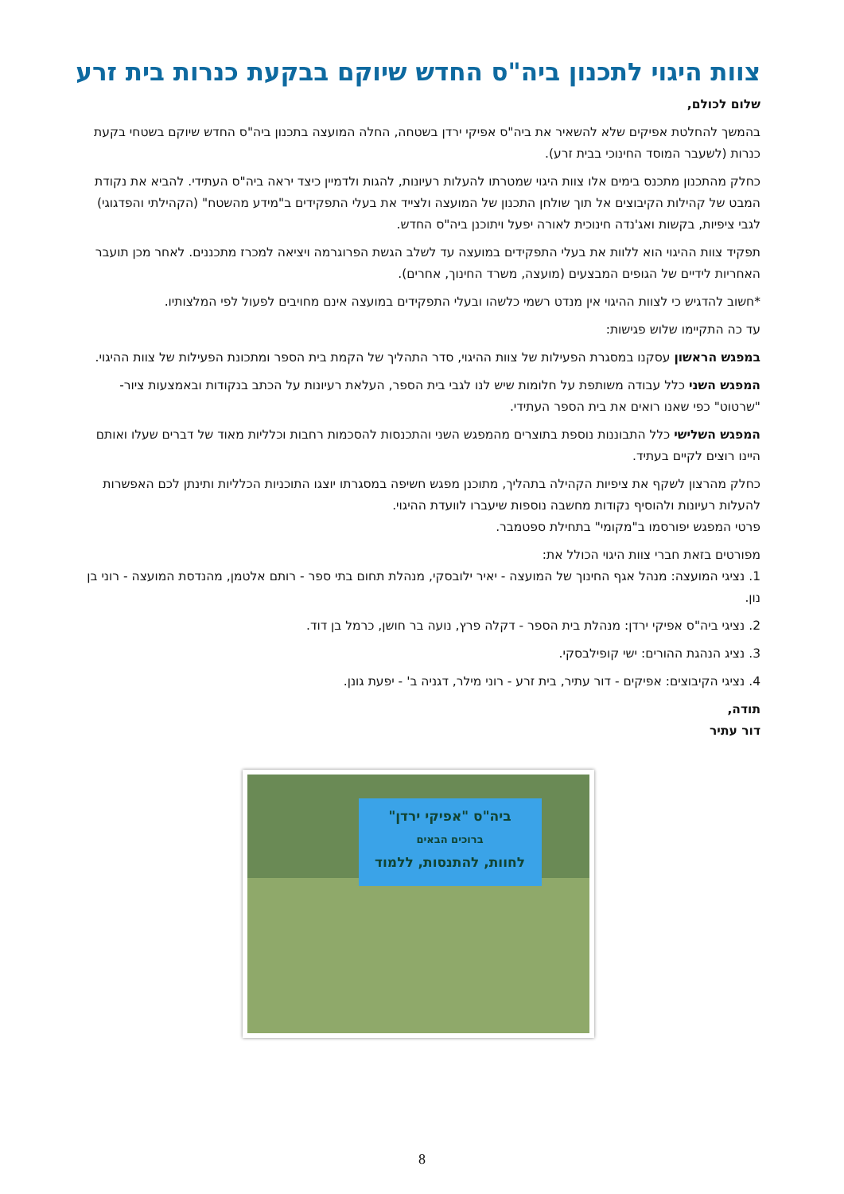צוות היגוי לתכנון ביה"ס החדש שיוקם בבקעת כנרות בית זרע
שלום לכולם,
בהמשך להחלטת אפיקים שלא להשאיר את ביה"ס אפיקי ירדן בשטחה, החלה המועצה בתכנון ביה"ס החדש שיוקם בשטחי בקעת כנרות (לשעבר המוסד החינוכי בבית זרע).
כחלק מהתכנון מתכנס בימים אלו צוות היגוי שמטרתו להעלות רעיונות, להגות ולדמיין כיצד יראה ביה"ס העתידי. להביא את נקודת המבט של קהילות הקיבוצים אל תוך שולחן התכנון של המועצה ולצייד את בעלי התפקידים ב"מידע מהשטח" (הקהילתי והפדגוגי) לגבי ציפיות, בקשות ואג'נדה חינוכית לאורה יפעל ויתוכנן ביה"ס החדש.
תפקיד צוות ההיגוי הוא ללוות את בעלי התפקידים במועצה עד לשלב הגשת הפרוגרמה ויציאה למכרז מתכננים. לאחר מכן תועבר האחריות לידיים של הגופים המבצעים (מועצה, משרד החינוך, אחרים).
*חשוב להדגיש כי לצוות ההיגוי אין מנדט רשמי כלשהו ובעלי התפקידים במועצה אינם מחויבים לפעול לפי המלצותיו.
עד כה התקיימו שלוש פגישות:
במפגש הראשון עסקנו במסגרת הפעילות של צוות ההיגוי, סדר התהליך של הקמת בית הספר ומתכונת הפעילות של צוות ההיגוי.
המפגש השני כלל עבודה משותפת על חלומות שיש לנו לגבי בית הספר, העלאת רעיונות על הכתב בנקודות ובאמצעות ציור-"שרטוט" כפי שאנו רואים את בית הספר העתידי.
המפגש השלישי כלל התבוננות נוספת בתוצרים מהמפגש השני והתכנסות להסכמות רחבות וכלליות מאוד של דברים שעלו ואותם היינו רוצים לקיים בעתיד.
כחלק מהרצון לשקף את ציפיות הקהילה בתהליך, מתוכנן מפגש חשיפה במסגרתו יוצגו התוכניות הכלליות ותינתן לכם האפשרות להעלות רעיונות ולהוסיף נקודות מחשבה נוספות שיעברו לוועדת ההיגוי.
פרטי המפגש יפורסמו ב"מקומי" בתחילת ספטמבר.
מפורטים בזאת חברי צוות היגוי הכולל את:
1. נציגי המועצה: מנהל אגף החינוך של המועצה - יאיר ילובסקי, מנהלת תחום בתי ספר - רותם אלטמן, מהנדסת המועצה - רוני בן נון.
2. נציגי ביה"ס אפיקי ירדן: מנהלת בית הספר - דקלה פרץ, נועה בר חושן, כרמל בן דוד.
3. נציג הנהגת ההורים: ישי קופילבסקי.
4. נציגי הקיבוצים: אפיקים - דור עתיר, בית זרע - רוני מילר, דגניה ב' - יפעת גונן.
תודה,
דור עתיר
ביה"ס "אפיקי ירדן"
ברוכים הבאים
לחוות, להתנסות, ללמוד
8